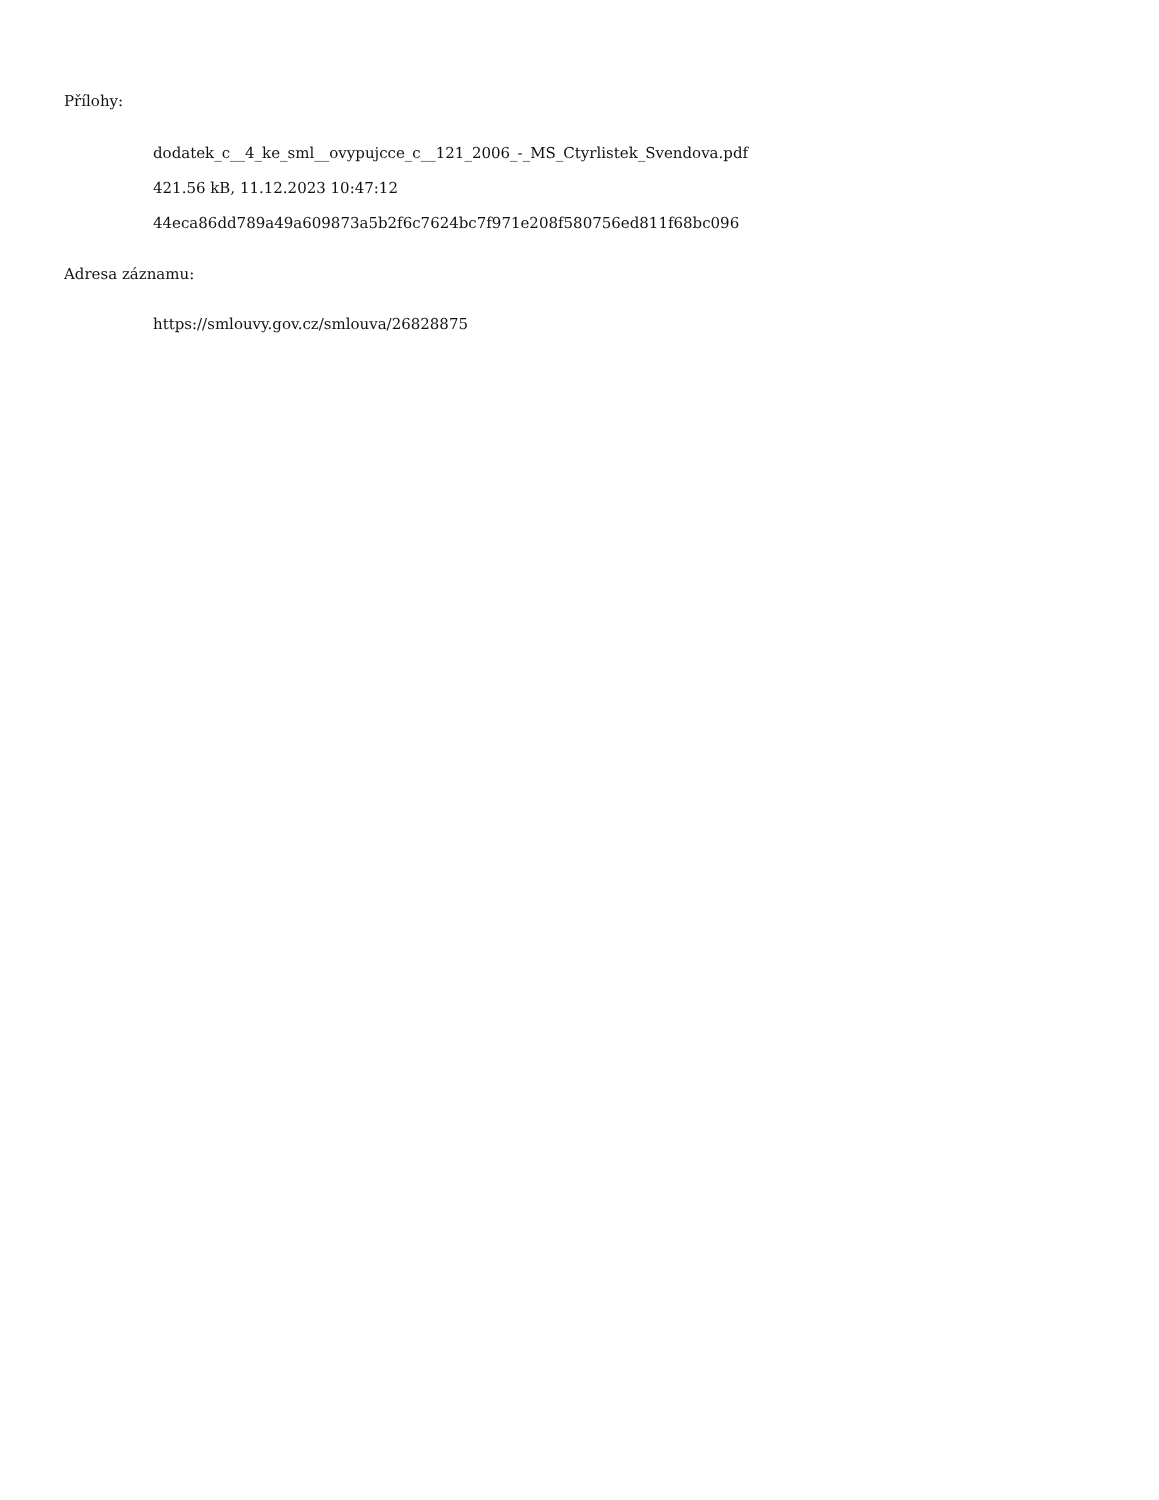Přílohy:
dodatek_c__4_ke_sml__ovypujcce_c__121_2006_-_MS_Ctyrlistek_Svendova.pdf
421.56 kB, 11.12.2023 10:47:12
44eca86dd789a49a609873a5b2f6c7624bc7f971e208f580756ed811f68bc096
Adresa záznamu:
https://smlouvy.gov.cz/smlouva/26828875